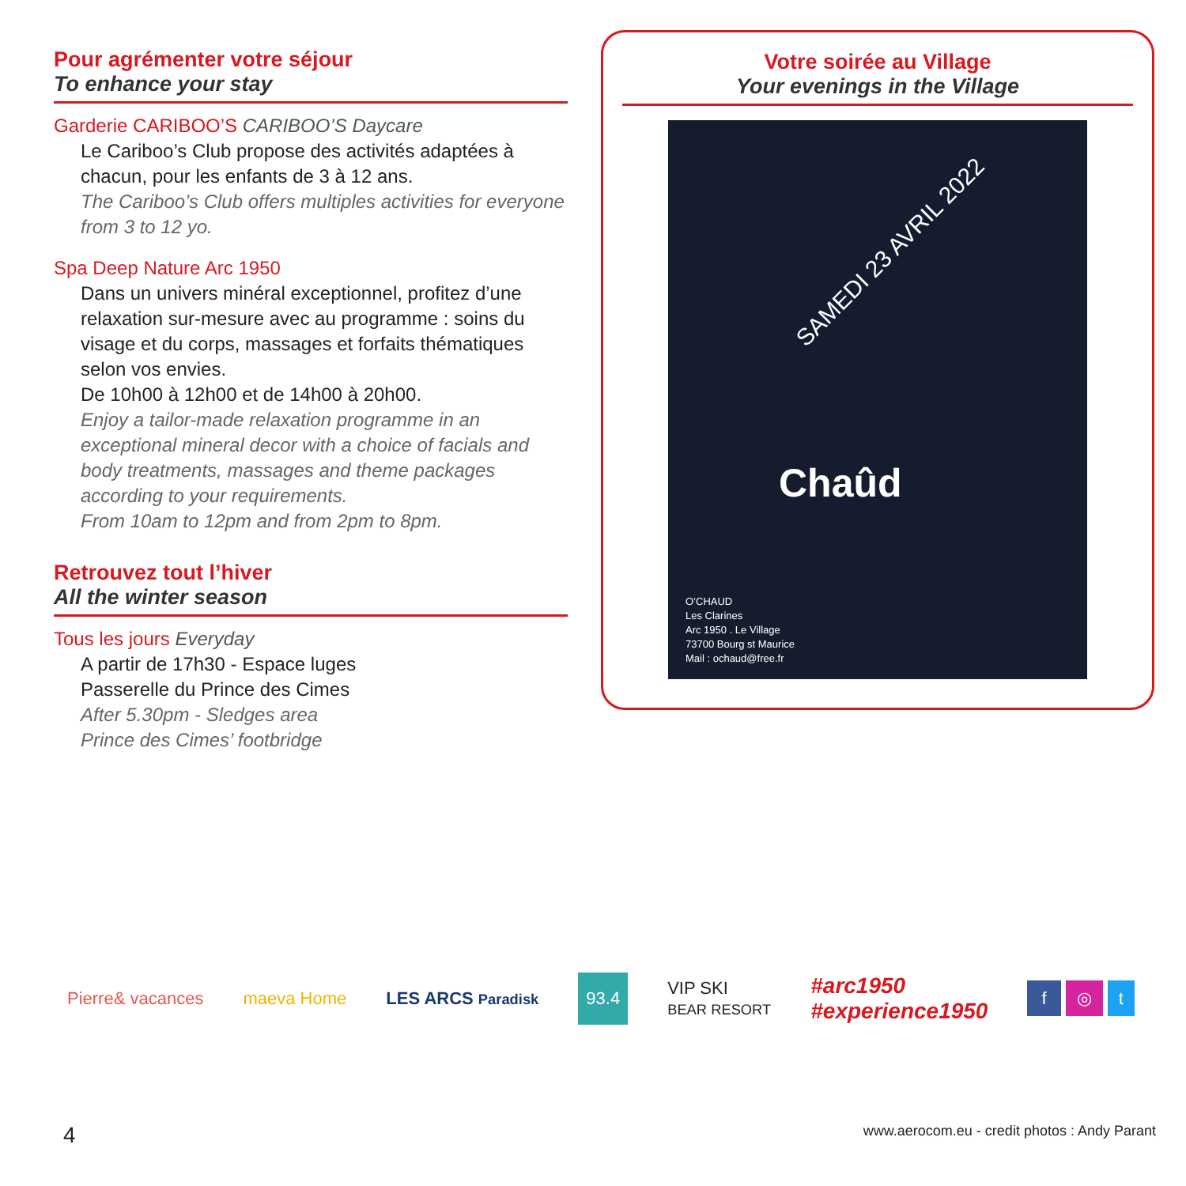Pour agrémenter votre séjour
To enhance your stay
Garderie CARIBOO’S CARIBOO’S Daycare
Le Cariboo’s Club propose des activités adaptées à chacun, pour les enfants de 3 à 12 ans.
The Cariboo’s Club offers multiples activities for everyone from 3 to 12 yo.
Spa Deep Nature Arc 1950
Dans un univers minéral exceptionnel, profitez d’une relaxation sur-mesure avec au programme : soins du visage et du corps, massages et forfaits thématiques selon vos envies.
De 10h00 à 12h00 et de 14h00 à 20h00.
Enjoy a tailor-made relaxation programme in an exceptional mineral decor with a choice of facials and body treatments, massages and theme packages according to your requirements.
From 10am to 12pm and from 2pm to 8pm.
Retrouvez tout l’hiver
All the winter season
Tous les jours Everyday
A partir de 17h30 - Espace luges
Passerelle du Prince des Cimes
After 5.30pm - Sledges area
Prince des Cimes’ footbridge
Votre soirée au Village
Your evenings in the Village
SAMEDI 23 AVRIL 2022
Chaûd
O’CHAUD
Les Clarines
Arc 1950 . Le Village
73700 Bourg st Maurice
Mail : ochaud@free.fr
Pierre& vacances maeva Home LES ARCS Paradisk 93.4 VIP SKI
BEAR RESORT #arc1950
#experience1950 f ◎ t
4 www.aerocom.eu - credit photos : Andy Parant